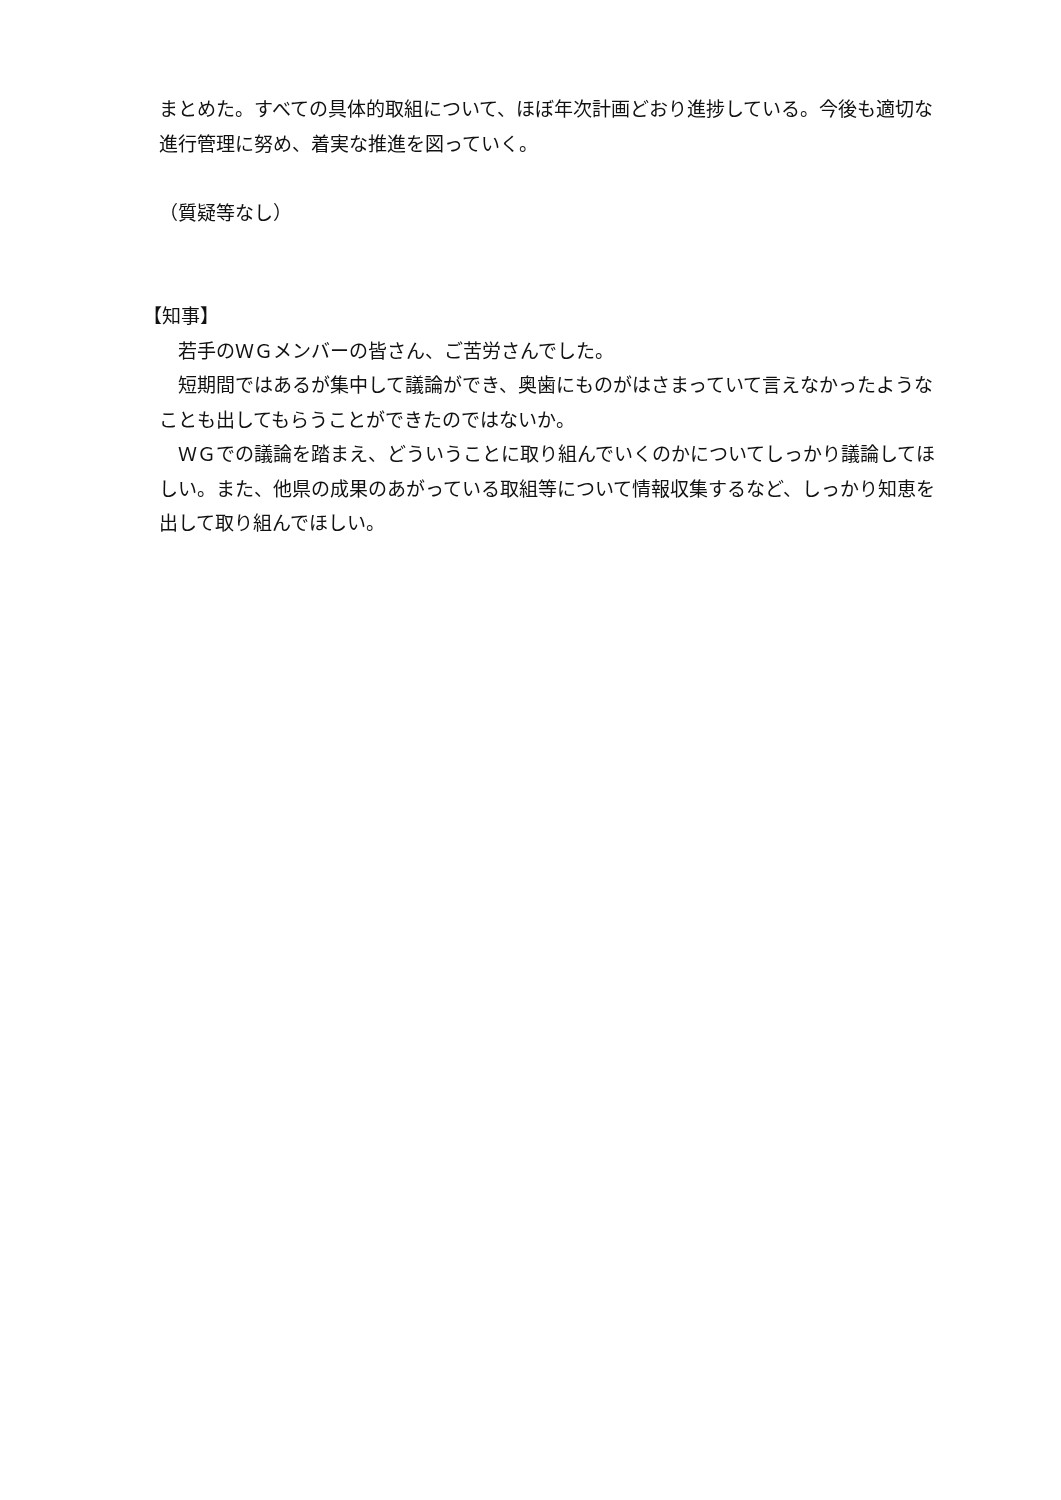まとめた。すべての具体的取組について、ほぼ年次計画どおり進捗している。今後も適切な進行管理に努め、着実な推進を図っていく。
（質疑等なし）
【知事】
　若手のＷＧメンバーの皆さん、ご苦労さんでした。
　短期間ではあるが集中して議論ができ、奥歯にものがはさまっていて言えなかったようなことも出してもらうことができたのではないか。
　ＷＧでの議論を踏まえ、どういうことに取り組んでいくのかについてしっかり議論してほしい。また、他県の成果のあがっている取組等について情報収集するなど、しっかり知恵を出して取り組んでほしい。